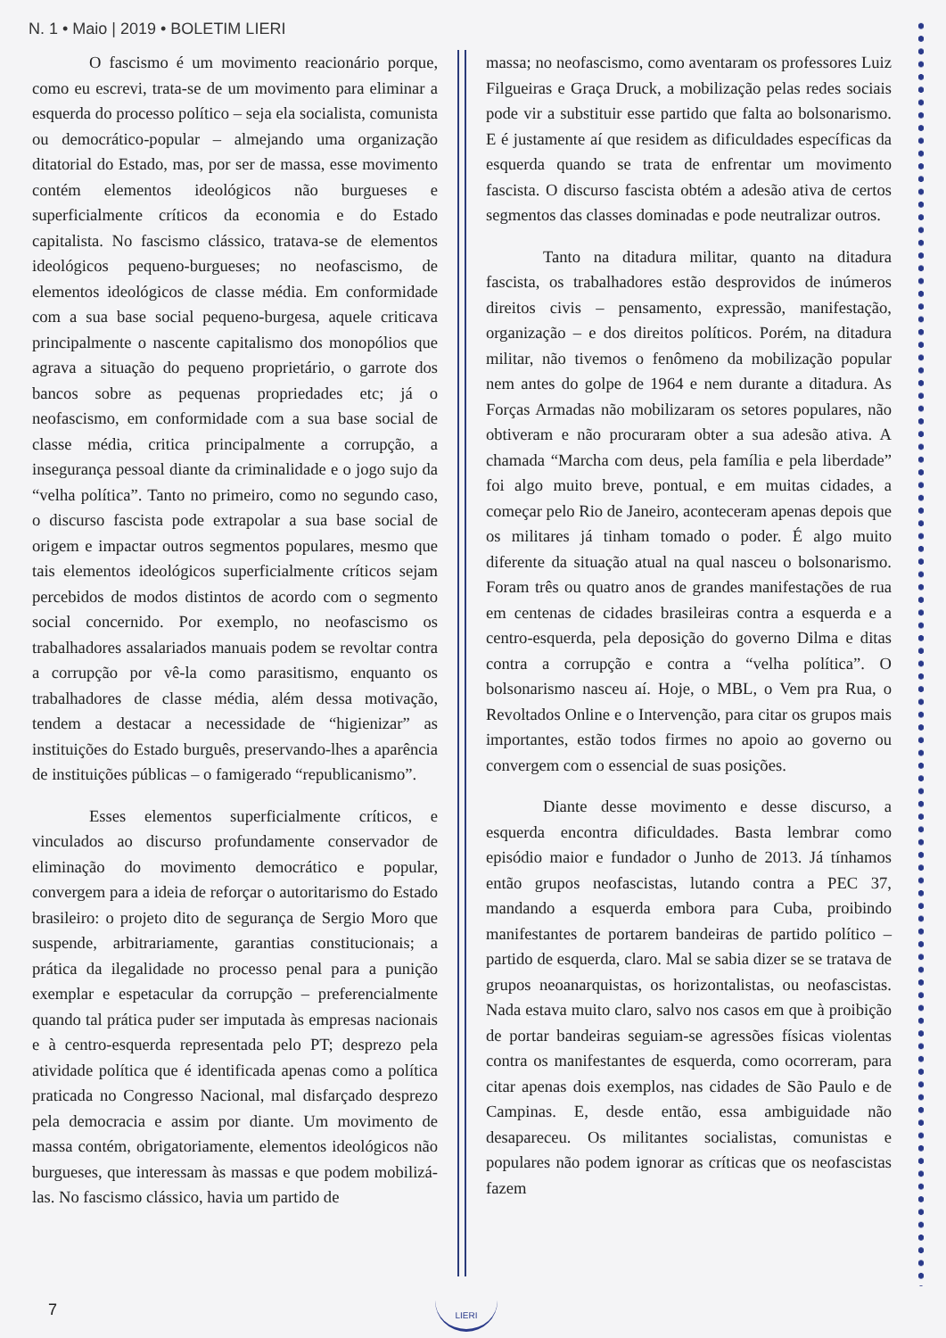N. 1 • Maio | 2019 • BOLETIM LIERI
O fascismo é um movimento reacionário porque, como eu escrevi, trata-se de um movimento para eliminar a esquerda do processo político – seja ela socialista, comunista ou democrático-popular – almejando uma organização ditatorial do Estado, mas, por ser de massa, esse movimento contém elementos ideológicos não burgueses e superficialmente críticos da economia e do Estado capitalista. No fascismo clássico, tratava-se de elementos ideológicos pequeno-burgueses; no neofascismo, de elementos ideológicos de classe média. Em conformidade com a sua base social pequeno-burgesa, aquele criticava principalmente o nascente capitalismo dos monopólios que agrava a situação do pequeno proprietário, o garrote dos bancos sobre as pequenas propriedades etc; já o neofascismo, em conformidade com a sua base social de classe média, critica principalmente a corrupção, a insegurança pessoal diante da criminalidade e o jogo sujo da “velha política”. Tanto no primeiro, como no segundo caso, o discurso fascista pode extrapolar a sua base social de origem e impactar outros segmentos populares, mesmo que tais elementos ideológicos superficialmente críticos sejam percebidos de modos distintos de acordo com o segmento social concernido. Por exemplo, no neofascismo os trabalhadores assalariados manuais podem se revoltar contra a corrupção por vê-la como parasitismo, enquanto os trabalhadores de classe média, além dessa motivação, tendem a destacar a necessidade de “higienizar” as instituições do Estado burguês, preservando-lhes a aparência de instituições públicas – o famigerado “republicanismo”.
Esses elementos superficialmente críticos, e vinculados ao discurso profundamente conservador de eliminação do movimento democrático e popular, convergem para a ideia de reforçar o autoritarismo do Estado brasileiro: o projeto dito de segurança de Sergio Moro que suspende, arbitrariamente, garantias constitucionais; a prática da ilegalidade no processo penal para a punição exemplar e espetacular da corrupção – preferencialmente quando tal prática puder ser imputada às empresas nacionais e à centro-esquerda representada pelo PT; desprezo pela atividade política que é identificada apenas como a política praticada no Congresso Nacional, mal disfarçado desprezo pela democracia e assim por diante. Um movimento de massa contém, obrigatoriamente, elementos ideológicos não burgueses, que interessam às massas e que podem mobilizá-las. No fascismo clássico, havia um partido de
massa; no neofascismo, como aventaram os professores Luiz Filgueiras e Graça Druck, a mobilização pelas redes sociais pode vir a substituir esse partido que falta ao bolsonarismo. E é justamente aí que residem as dificuldades específicas da esquerda quando se trata de enfrentar um movimento fascista. O discurso fascista obtém a adesão ativa de certos segmentos das classes dominadas e pode neutralizar outros.
Tanto na ditadura militar, quanto na ditadura fascista, os trabalhadores estão desprovidos de inúmeros direitos civis – pensamento, expressão, manifestação, organização – e dos direitos políticos. Porém, na ditadura militar, não tivemos o fenômeno da mobilização popular nem antes do golpe de 1964 e nem durante a ditadura. As Forças Armadas não mobilizaram os setores populares, não obtiveram e não procuraram obter a sua adesão ativa. A chamada “Marcha com deus, pela família e pela liberdade” foi algo muito breve, pontual, e em muitas cidades, a começar pelo Rio de Janeiro, aconteceram apenas depois que os militares já tinham tomado o poder. É algo muito diferente da situação atual na qual nasceu o bolsonarismo. Foram três ou quatro anos de grandes manifestações de rua em centenas de cidades brasileiras contra a esquerda e a centro-esquerda, pela deposição do governo Dilma e ditas contra a corrupção e contra a “velha política”. O bolsonarismo nasceu aí. Hoje, o MBL, o Vem pra Rua, o Revoltados Online e o Intervenção, para citar os grupos mais importantes, estão todos firmes no apoio ao governo ou convergem com o essencial de suas posições.
Diante desse movimento e desse discurso, a esquerda encontra dificuldades. Basta lembrar como episódio maior e fundador o Junho de 2013. Já tínhamos então grupos neofascistas, lutando contra a PEC 37, mandando a esquerda embora para Cuba, proibindo manifestantes de portarem bandeiras de partido político – partido de esquerda, claro. Mal se sabia dizer se se tratava de grupos neoanarquistas, os horizontalistas, ou neofascistas. Nada estava muito claro, salvo nos casos em que à proibição de portar bandeiras seguiam-se agressões físicas violentas contra os manifestantes de esquerda, como ocorreram, para citar apenas dois exemplos, nas cidades de São Paulo e de Campinas. E, desde então, essa ambiguidade não desapareceu. Os militantes socialistas, comunistas e populares não podem ignorar as críticas que os neofascistas fazem
7
LIERI